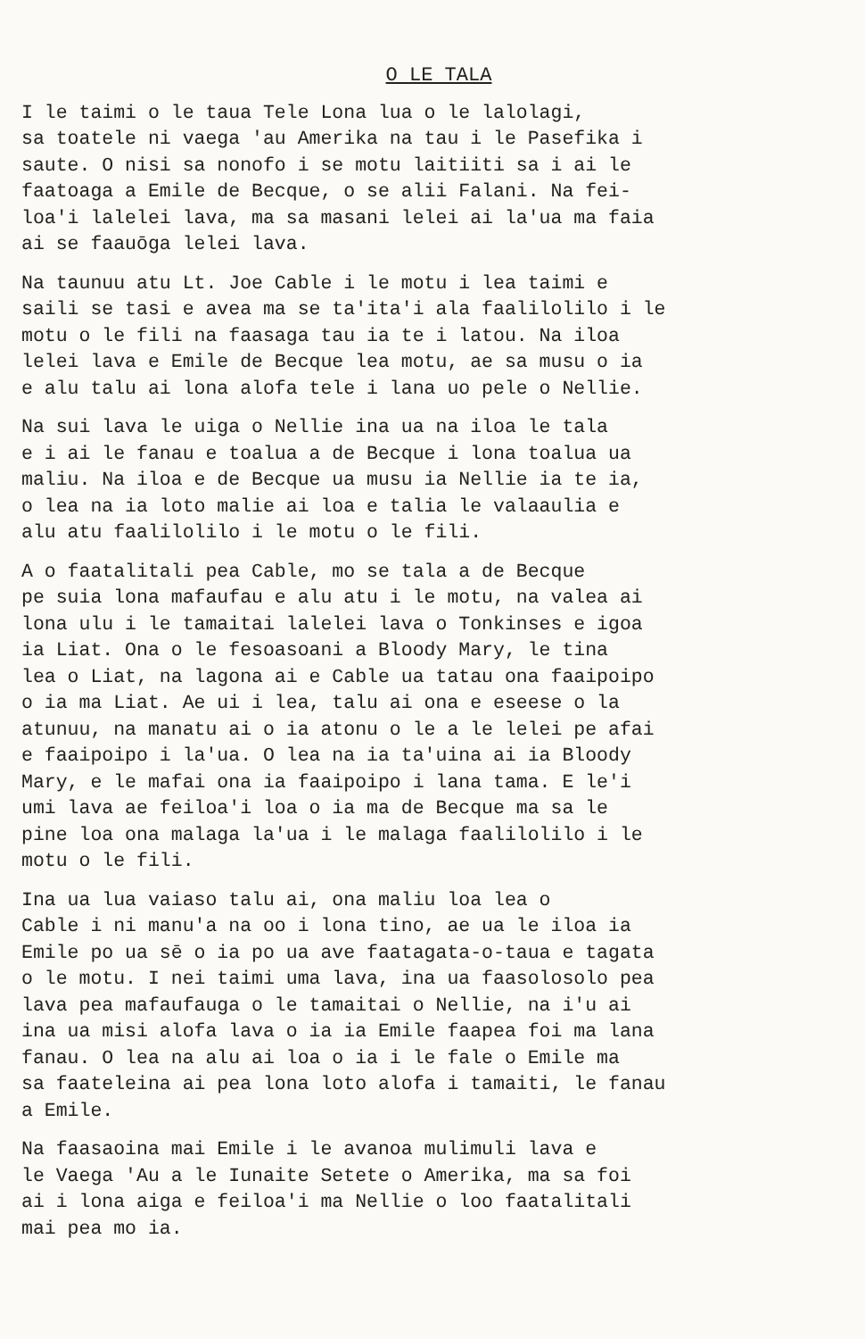O LE TALA
I le taimi o le taua Tele Lona lua o le lalolagi, sa toatele ni vaega 'au Amerika na tau i le Pasefika i saute. O nisi sa nonofo i se motu laitiiti sa i ai le faatoaga a Emile de Becque, o se alii Falani. Na fei- loa'i lalelei lava, ma sa masani lelei ai la'ua ma faia ai se faauōga lelei lava.
Na taunuu atu Lt. Joe Cable i le motu i lea taimi e saili se tasi e avea ma se ta'ita'i ala faalilolilo i le motu o le fili na faasaga tau ia te i latou. Na iloa lelei lava e Emile de Becque lea motu, ae sa musu o ia e alu talu ai lona alofa tele i lana uo pele o Nellie.
Na sui lava le uiga o Nellie ina ua na iloa le tala e i ai le fanau e toalua a de Becque i lona toalua ua maliu. Na iloa e de Becque ua musu ia Nellie ia te ia, o lea na ia loto malie ai loa e talia le valaaulia e alu atu faalilolilo i le motu o le fili.
A o faatalitali pea Cable, mo se tala a de Becque pe suia lona mafaufau e alu atu i le motu, na valea ai lona ulu i le tamaitai lalelei lava o Tonkinses e igoa ia Liat. Ona o le fesoasoani a Bloody Mary, le tina lea o Liat, na lagona ai e Cable ua tatau ona faaipoipo o ia ma Liat. Ae ui i lea, talu ai ona e eseese o la atunuu, na manatu ai o ia atonu o le a le lelei pe afai e faaipoipo i la'ua. O lea na ia ta'uina ai ia Bloody Mary, e le mafai ona ia faaipoipo i lana tama. E le'i umi lava ae feiloa'i loa o ia ma de Becque ma sa le pine loa ona malaga la'ua i le malaga faalilolilo i le motu o le fili.
Ina ua lua vaiaso talu ai, ona maliu loa lea o Cable i ni manu'a na oo i lona tino, ae ua le iloa ia Emile po ua sē o ia po ua ave faatagata-o-taua e tagata o le motu. I nei taimi uma lava, ina ua faasolosolo pea lava pea mafaufauga o le tamaitai o Nellie, na i'u ai ina ua misi alofa lava o ia ia Emile faapea foi ma lana fanau. O lea na alu ai loa o ia i le fale o Emile ma sa faateleina ai pea lona loto alofa i tamaiti, le fanau a Emile.
Na faasaoina mai Emile i le avanoa mulimuli lava e le Vaega 'Au a le Iunaite Setete o Amerika, ma sa foi ai i lona aiga e feiloa'i ma Nellie o loo faatalitali mai pea mo ia.